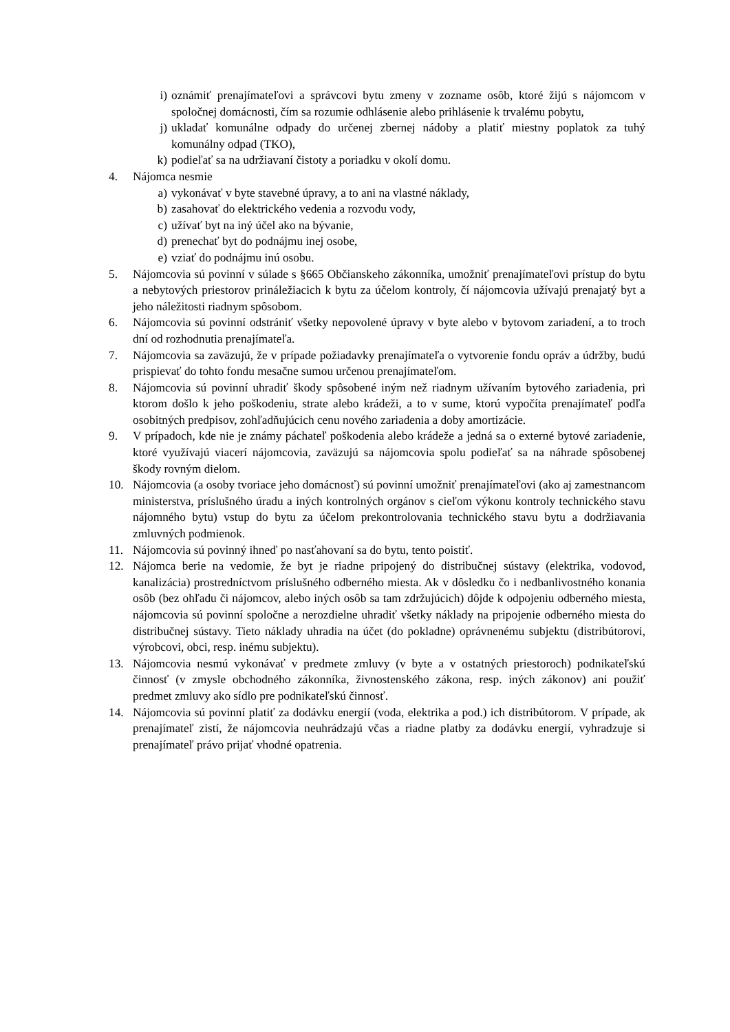i) oznámiť prenajímateľovi a správcovi bytu zmeny v zozname osôb, ktoré žijú s nájomcom v spoločnej domácnosti, čím sa rozumie odhlásenie alebo prihlásenie k trvalému pobytu,
j) ukladať komunálne odpady do určenej zbernej nádoby a platiť miestny poplatok za tuhý komunálny odpad (TKO),
k) podieľať sa na udržiavaní čistoty a poriadku v okolí domu.
4. Nájomca nesmie
a) vykonávať v byte stavebné úpravy, a to ani na vlastné náklady,
b) zasahovať do elektrického vedenia a rozvodu vody,
c) užívať byt na iný účel ako na bývanie,
d) prenechať byt do podnájmu inej osobe,
e) vziať do podnájmu inú osobu.
5. Nájomcovia sú povinní v súlade s §665 Občianskeho zákonníka, umožniť prenajímateľovi prístup do bytu a nebytových priestorov prináležiacich k bytu za účelom kontroly, čí nájomcovia užívajú prenajatý byt a jeho náležitosti riadnym spôsobom.
6. Nájomcovia sú povinní odstrániť všetky nepovolené úpravy v byte alebo v bytovom zariadení, a to troch dní od rozhodnutia prenajímateľa.
7. Nájomcovia sa zaväzujú, že v prípade požiadavky prenajímateľa o vytvorenie fondu opráv a údržby, budú prispievať do tohto fondu mesačne sumou určenou prenajímateľom.
8. Nájomcovia sú povinní uhradiť škody spôsobené iným než riadnym užívaním bytového zariadenia, pri ktorom došlo k jeho poškodeniu, strate alebo krádeži, a to v sume, ktorú vypočíta prenajímateľ podľa osobitných predpisov, zohľadňujúcich cenu nového zariadenia a doby amortizácie.
9. V prípadoch, kde nie je známy páchateľ poškodenia alebo krádeže a jedná sa o externé bytové zariadenie, ktoré využívajú viacerí nájomcovia, zaväzujú sa nájomcovia spolu podieľať sa na náhrade spôsobenej škody rovným dielom.
10. Nájomcovia (a osoby tvoriace jeho domácnosť) sú povinní umožniť prenajímateľovi (ako aj zamestnancom ministerstva, príslušného úradu a iných kontrolných orgánov s cieľom výkonu kontroly technického stavu nájomného bytu) vstup do bytu za účelom prekontrolovania technického stavu bytu a dodržiavania zmluvných podmienok.
11. Nájomcovia sú povinný ihneď po nasťahovaní sa do bytu, tento poistiť.
12. Nájomca berie na vedomie, že byt je riadne pripojený do distribučnej sústavy (elektrika, vodovod, kanalizácia) prostredníctvom príslušného odberného miesta. Ak v dôsledku čo i nedbanlivostného konania osôb (bez ohľadu či nájomcov, alebo iných osôb sa tam zdržujúcich) dôjde k odpojeniu odberného miesta, nájomcovia sú povinní spoločne a nerozdielne uhradiť všetky náklady na pripojenie odberného miesta do distribučnej sústavy. Tieto náklady uhradia na účet (do pokladne) oprávnenému subjektu (distribútorovi, výrobcovi, obci, resp. inému subjektu).
13. Nájomcovia nesmú vykonávať v predmete zmluvy (v byte a v ostatných priestoroch) podnikateľskú činnosť (v zmysle obchodného zákonníka, živnostenského zákona, resp. iných zákonov) ani použiť predmet zmluvy ako sídlo pre podnikateľskú činnosť.
14. Nájomcovia sú povinní platiť za dodávku energií (voda, elektrika a pod.) ich distribútorom. V prípade, ak prenajímateľ zistí, že nájomcovia neuhrádzajú včas a riadne platby za dodávku energií, vyhradzuje si prenajímateľ právo prijať vhodné opatrenia.